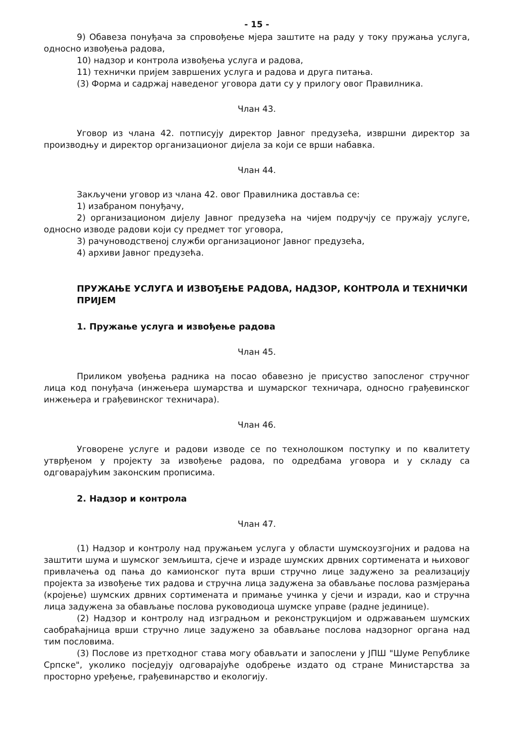- 15 -
9) Обавеза понуђача за спровођење мјера заштите на раду у току пружања услуга, односно извођења радова,
10) надзор и контрола извођења услуга и радова,
11) технички пријем завршених услуга и радова и друга питања.
(3) Форма и садржај наведеног уговора дати су у прилогу овог Правилника.
Члан 43.
Уговор из члана 42. потписују директор Јавног предузећа, извршни директор за производњу и директор организационог дијела за који се врши набавка.
Члан 44.
Закључени уговор из члана 42. овог Правилника доставља се:
1) изабраном понуђачу,
2) организационом дијелу Јавног предузећа на чијем подручју се пружају услуге, односно изводе радови који су предмет тог уговора,
3) рачуноводственој служби организационог Јавног предузећа,
4) архиви Јавног предузећа.
ПРУЖАЊЕ УСЛУГА И ИЗВОЂЕЊЕ РАДОВА, НАДЗОР, КОНТРОЛА И ТЕХНИЧКИ ПРИЈЕМ
1. Пружање услуга и извођење радова
Члан 45.
Приликом увођења радника на посао обавезно је присуство запосленог стручног лица код понуђача (инжењера шумарства и шумарског техничара, односно грађевинског инжењера и грађевинског техничара).
Члан 46.
Уговорене услуге и радови изводе се по технолошком поступку и по квалитету утврђеном у пројекту за извођење радова, по одредбама уговора и у складу са одговарајућим законским прописима.
2. Надзор и контрола
Члан 47.
(1) Надзор и контролу над пружањем услуга у области шумскоузгојних и радова на заштити шума и шумског земљишта, сјече и израде шумских дрвних сортимената и њиховог привлачења од пања до камионског пута врши стручно лице задужено за реализацију пројекта за извођење тих радова и стручна лица задужена за обављање послова размјерања (кројење) шумских дрвних сортимената и примање учинка у сјечи и изради, као и стручна лица задужена за обављање послова руководиоца шумске управе (радне јединице).
(2) Надзор и контролу над изградњом и реконструкцијом и одржавањем шумских саобраћајница врши стручно лице задужено за обављање послова надзорног органа над тим пословима.
(3) Послове из претходног става могу обављати и запослени у ЈПШ "Шуме Републике Српске", уколико посједују одговарајуће одобрење издато од стране Министарства за просторно уређење, грађевинарство и екологију.